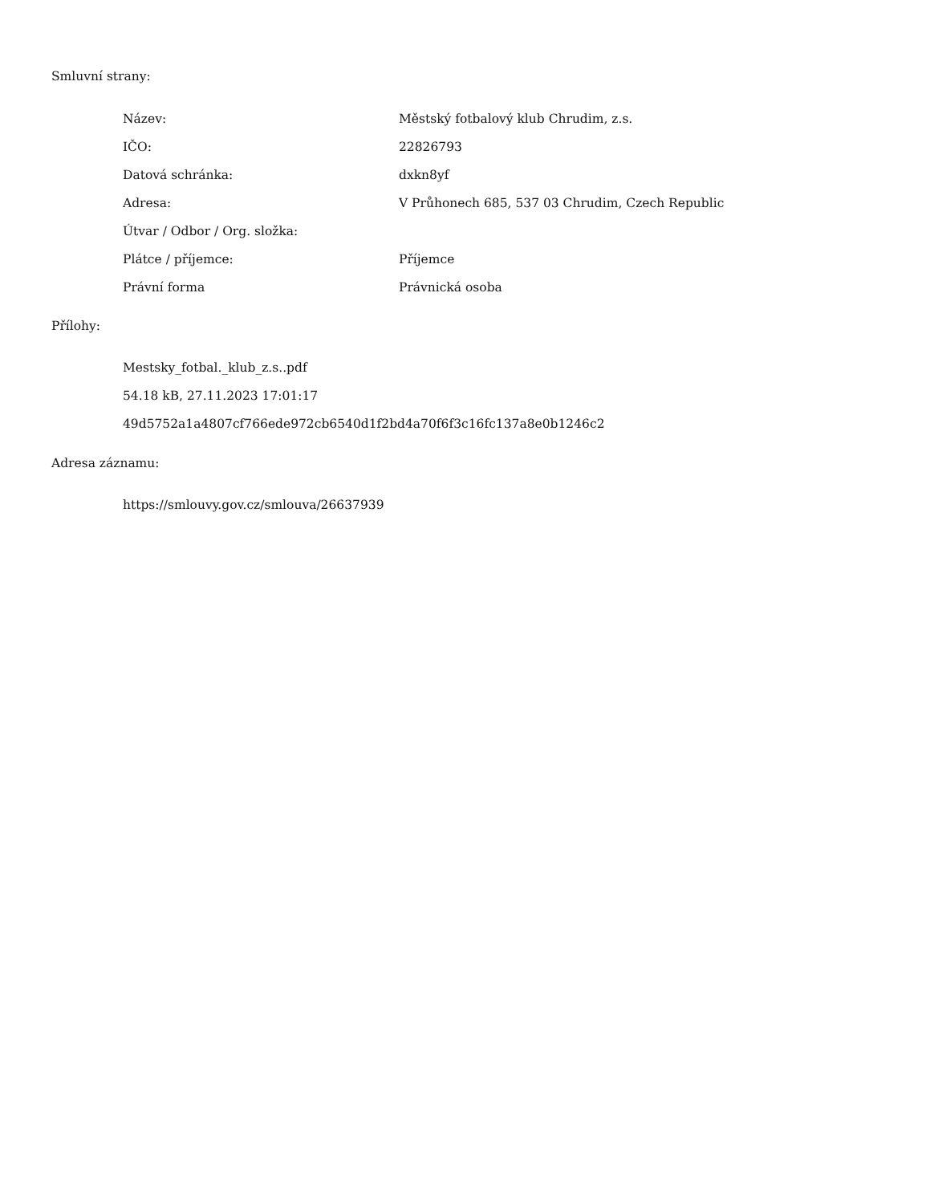Smluvní strany:
| Název: | Městský fotbalový klub Chrudim, z.s. |
| IČO: | 22826793 |
| Datová schránka: | dxkn8yf |
| Adresa: | V Průhonech 685, 537 03 Chrudim, Czech Republic |
| Útvar / Odbor / Org. složka: | |
| Plátce / příjemce: | Příjemce |
| Právní forma | Právnická osoba |
Přílohy:
Mestsky_fotbal._klub_z.s..pdf
54.18 kB, 27.11.2023 17:01:17
49d5752a1a4807cf766ede972cb6540d1f2bd4a70f6f3c16fc137a8e0b1246c2
Adresa záznamu:
https://smlouvy.gov.cz/smlouva/26637939